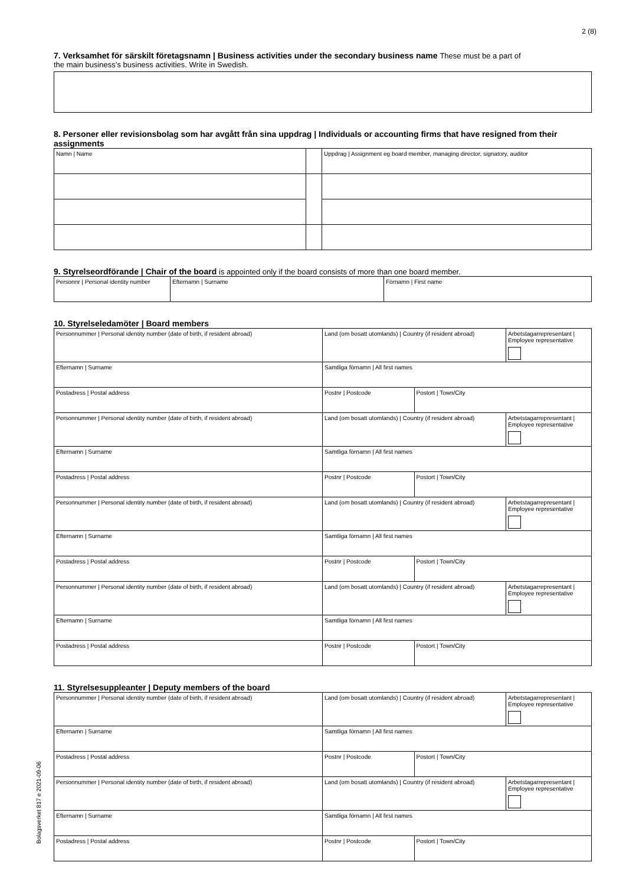2 (8)
7. Verksamhet för särskilt företagsnamn | Business activities under the secondary business name These must be a part of
the main business’s business activities. Write in Swedish.
8. Personer eller revisionsbolag som har avgått från sina uppdrag | Individuals or accounting firms that have resigned from their assignments
| Namn / Name | | Uppdrag / Assignment eg board member, managing director, signatory, auditor |
9. Styrelseordförande | Chair of the board is appointed only if the board consists of more than one board member.
| Personnr / Personal identity number | Efternamn / Surname | Förnamn / First name |
10. Styrelseledamöter | Board members
| Personnummer / Personal identity number (date of birth, if resident abroad) | Land (om bosatt utomlands) / Country (if resident abroad) | | Arbetstagarrepresentant / Employee representative |
| Efternamn / Surname | Samtliga förnamn / All first names | | |
| Postadress / Postal address | Postnr / Postcode | Postort / Town/City | |
| Personnummer / Personal identity number (date of birth, if resident abroad) | Land (om bosatt utomlands) / Country (if resident abroad) | | Arbetstagarrepresentant / Employee representative |
| Efternamn / Surname | Samtliga förnamn / All first names | | |
| Postadress / Postal address | Postnr / Postcode | Postort / Town/City | |
| Personnummer / Personal identity number (date of birth, if resident abroad) | Land (om bosatt utomlands) / Country (if resident abroad) | | Arbetstagarrepresentant / Employee representative |
| Efternamn / Surname | Samtliga förnamn / All first names | | |
| Postadress / Postal address | Postnr / Postcode | Postort / Town/City | |
| Personnummer / Personal identity number (date of birth, if resident abroad) | Land (om bosatt utomlands) / Country (if resident abroad) | | Arbetstagarrepresentant / Employee representative |
| Efternamn / Surname | Samtliga förnamn / All first names | | |
| Postadress / Postal address | Postnr / Postcode | Postort / Town/City | |
11. Styrelsesuppleanter | Deputy members of the board
| Personnummer / Personal identity number (date of birth, if resident abroad) | Land (om bosatt utomlands) / Country (if resident abroad) | | Arbetstagarrepresentant / Employee representative |
| Efternamn / Surname | Samtliga förnamn / All first names | | |
| Postadress / Postal address | Postnr / Postcode | Postort / Town/City | |
| Personnummer / Personal identity number (date of birth, if resident abroad) | Land (om bosatt utomlands) / Country (if resident abroad) | | Arbetstagarrepresentant / Employee representative |
| Efternamn / Surname | Samtliga förnamn / All first names | | |
| Postadress / Postal address | Postnr / Postcode | Postort / Town/City | |
Bolagsverket 817 e 2021-09-06